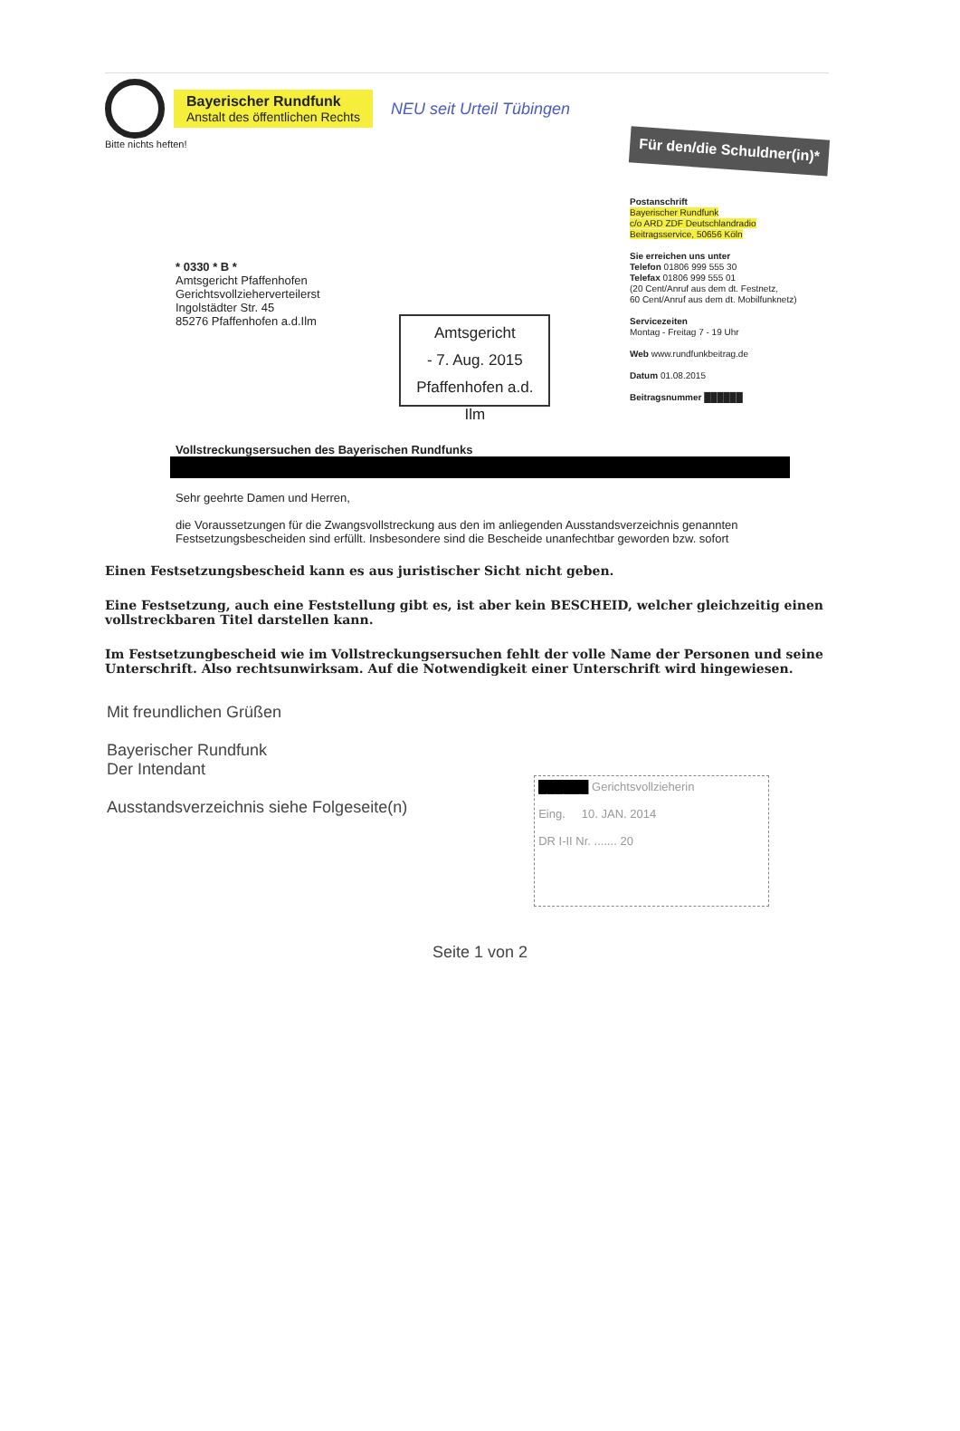Bayerischer Rundfunk
Anstalt des öffentlichen Rechts
NEU seit Urteil Tübingen
Bitte nichts heften!
Für den/die Schuldner(in)*
* 0330 * B *
Amtsgericht Pfaffenhofen
Gerichtsvollzieherverteilerst
Ingolstädter Str. 45
85276 Pfaffenhofen a.d.Ilm
Amtsgericht
- 7. Aug. 2015
Pfaffenhofen a.d. Ilm
Postanschrift
Bayerischer Rundfunk
c/o ARD ZDF Deutschlandradio
Beitragsservice, 50656 Köln
Sie erreichen uns unter
Telefon 01806 999 555 30
Telefax 01806 999 555 01
(20 Cent/Anruf aus dem dt. Festnetz,
60 Cent/Anruf aus dem dt. Mobilfunknetz)
Servicezeiten
Montag - Freitag 7 - 19 Uhr
Web www.rundfunkbeitrag.de
Datum 01.08.2015
Beitragsnummer ██████
Vollstreckungsersuchen des Bayerischen Rundfunks
Sehr geehrte Damen und Herren,
die Voraussetzungen für die Zwangsvollstreckung aus den im anliegenden Ausstandsverzeichnis genannten Festsetzungsbescheiden sind erfüllt. Insbesondere sind die Bescheide unanfechtbar geworden bzw. sofort
Einen Festsetzungsbescheid kann es aus juristischer Sicht nicht geben.
Eine Festsetzung, auch eine Feststellung gibt es, ist aber kein BESCHEID, welcher gleichzeitig einen vollstreckbaren Titel darstellen kann.
Im Festsetzungbescheid wie im Vollstreckungsersuchen fehlt der volle Name der Personen und seine Unterschrift. Also rechtsunwirksam. Auf die Notwendigkeit einer Unterschrift wird hingewiesen.
Mit freundlichen Grüßen
Bayerischer Rundfunk
Der Intendant
Ausstandsverzeichnis siehe Folgeseite(n)
██████ Gerichtsvollzieherin
Eing. 10. JAN. 2014
DR I-II Nr. ....... 20
Seite 1 von 2